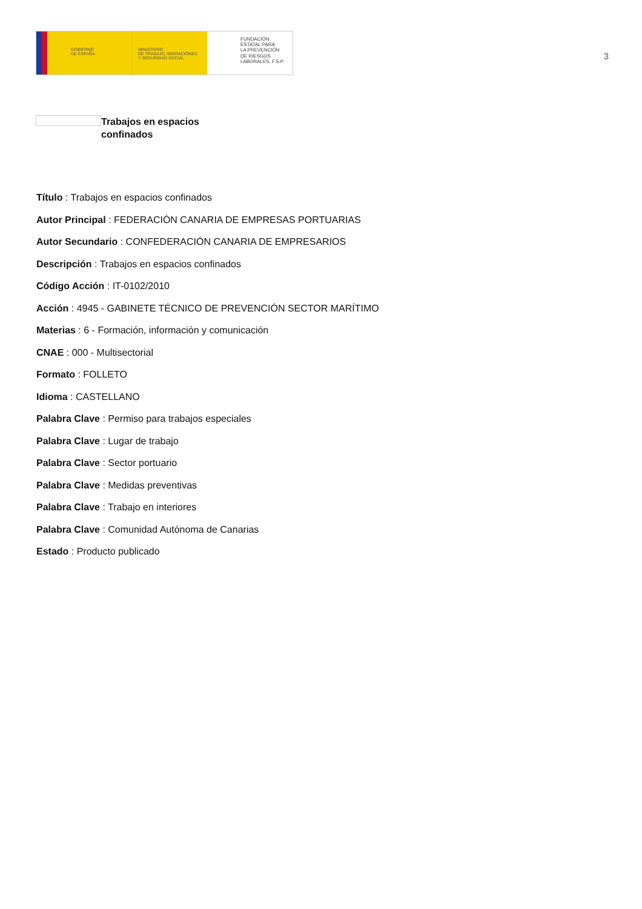GOBIERNO
DE ESPAÑA
MINISTERIO
DE TRABAJO, MIGRACIONES
Y SEGURIDAD SOCIAL
FUNDACIÓN
ESTATAL PARA
LA PREVENCIÓN
DE RIESGOS
LABORALES, F.S.P.
3
Trabajos en espacios confinados
Título : Trabajos en espacios confinados
Autor Principal : FEDERACIÓN CANARIA DE EMPRESAS PORTUARIAS
Autor Secundario : CONFEDERACIÓN CANARIA DE EMPRESARIOS
Descripción : Trabajos en espacios confinados
Código Acción : IT-0102/2010
Acción : 4945 - GABINETE TÉCNICO DE PREVENCIÓN SECTOR MARÍTIMO
Materias : 6 - Formación, información y comunicación
CNAE : 000 - Multisectorial
Formato : FOLLETO
Idioma : CASTELLANO
Palabra Clave : Permiso para trabajos especiales
Palabra Clave : Lugar de trabajo
Palabra Clave : Sector portuario
Palabra Clave : Medidas preventivas
Palabra Clave : Trabajo en interiores
Palabra Clave : Comunidad Autónoma de Canarias
Estado : Producto publicado